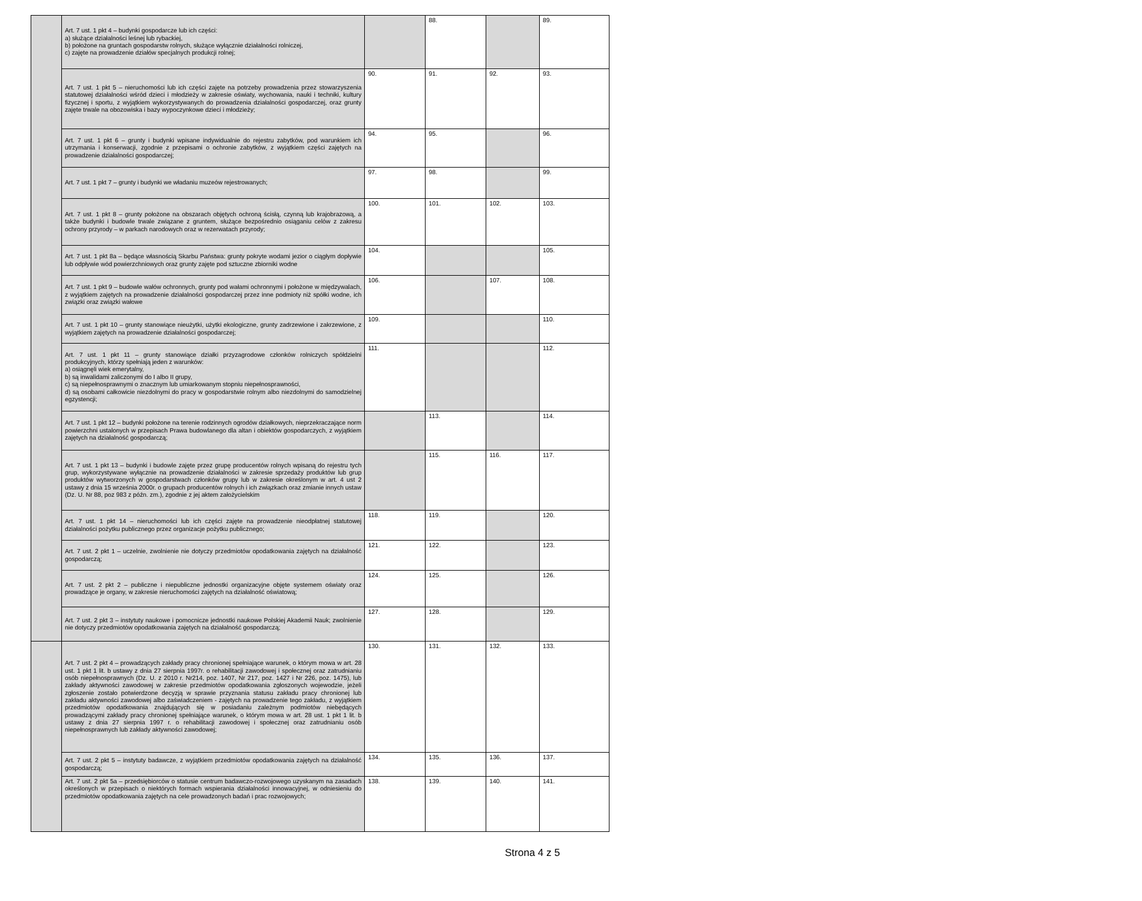| | Art. 7 ust. 1 pkt 4 – budynki gospodarcze lub ich części: a) służące działalności leśnej lub rybackiej, b) położone na gruntach gospodarstw rolnych, służące wyłącznie działalności rolniczej, c) zajęte na prowadzenie działów specjalnych produkcji rolnej; | | 88. | | 89. |
| | Art. 7 ust. 1 pkt 5 – nieruchomości lub ich części zajęte na potrzeby prowadzenia przez stowarzyszenia statutowej działalności wśród dzieci i młodzieży w zakresie oświaty, wychowania, nauki i techniki, kultury fizycznej i sportu, z wyjątkiem wykorzystywanych do prowadzenia działalności gospodarczej, oraz grunty zajęte trwale na obozowiska i bazy wypoczynkowe dzieci i młodzieży; | 90. | 91. | 92. | 93. |
| | Art. 7 ust. 1 pkt 6 – grunty i budynki wpisane indywidualnie do rejestru zabytków, pod warunkiem ich utrzymania i konserwacji, zgodnie z przepisami o ochronie zabytków, z wyjątkiem części zajętych na prowadzenie działalności gospodarczej; | 94. | 95. | | 96. |
| | Art. 7 ust. 1 pkt 7 – grunty i budynki we władaniu muzeów rejestrowanych; | 97. | 98. | | 99. |
| | Art. 7 ust. 1 pkt 8 – grunty położone na obszarach objętych ochroną ścisłą, czynną lub krajobrazową, a także budynki i budowle trwale związane z gruntem, służące bezpośrednio osiąganiu celów z zakresu ochrony przyrody – w parkach narodowych oraz w rezerwatach przyrody; | 100. | 101. | 102. | 103. |
| | Art. 7 ust. 1 pkt 8a – będące własnością Skarbu Państwa: grunty pokryte wodami jezior o ciągłym dopływie lub odpływie wód powierzchniowych oraz grunty zajęte pod sztuczne zbiorniki wodne | 104. | | | 105. |
| | Art. 7 ust. 1 pkt 9 – budowle wałów ochronnych, grunty pod wałami ochronnymi i położone w międzywalach, z wyjątkiem zajętych na prowadzenie działalności gospodarczej przez inne podmioty niż spółki wodne, ich związki oraz związki wałowe | 106. | | 107. | 108. |
| | Art. 7 ust. 1 pkt 10 – grunty stanowiące nieużytki, użytki ekologiczne, grunty zadrzewione i zakrzewione, z wyjątkiem zajętych na prowadzenie działalności gospodarczej; | 109. | | | 110. |
| | Art. 7 ust. 1 pkt 11 – grunty stanowiące działki przyzagrodowe członków rolniczych spółdzielni produkcyjnych, którzy spełniają jeden z warunków: a) osiągnęli wiek emerytalny, b) są inwalidami zaliczonymi do I albo II grupy, c) są niepełnosprawnymi o znacznym lub umiarkowanym stopniu niepełnosprawności, d) są osobami całkowicie niezdolnymi do pracy w gospodarstwie rolnym albo niezdolnymi do samodzielnej egzystencji; | 111. | | | 112. |
| | Art. 7 ust. 1 pkt 12 – budynki położone na terenie rodzinnych ogrodów działkowych, nieprzekraczające norm powierzchni ustalonych w przepisach Prawa budowlanego dla altan i obiektów gospodarczych, z wyjątkiem zajętych na działalność gospodarczą; | | 113. | | 114. |
| | Art. 7 ust. 1 pkt 13 – budynki i budowle zajęte przez grupę producentów rolnych wpisaną do rejestru tych grup, wykorzystywane wyłącznie na prowadzenie działalności w zakresie sprzedaży produktów lub grup produktów wytworzonych w gospodarstwach członków grupy lub w zakresie określonym w art. 4 ust 2 ustawy z dnia 15 września 2000r. o grupach producentów rolnych i ich związkach oraz zmianie innych ustaw (Dz. U. Nr 88, poz 983 z późn. zm.), zgodnie z jej aktem założycielskim | | 115. | 116. | 117. |
| | Art. 7 ust. 1 pkt 14 – nieruchomości lub ich części zajęte na prowadzenie nieodpłatnej statutowej działalności pożytku publicznego przez organizacje pożytku publicznego; | 118. | 119. | | 120. |
| | Art. 7 ust. 2 pkt 1 – uczelnie, zwolnienie nie dotyczy przedmiotów opodatkowania zajętych na działalność gospodarczą; | 121. | 122. | | 123. |
| | Art. 7 ust. 2 pkt 2 – publiczne i niepubliczne jednostki organizacyjne objęte systemem oświaty oraz prowadzące je organy, w zakresie nieruchomości zajętych na działalność oświatową; | 124. | 125. | | 126. |
| | Art. 7 ust. 2 pkt 3 – instytuty naukowe i pomocnicze jednostki naukowe Polskiej Akademii Nauk; zwolnienie nie dotyczy przedmiotów opodatkowania zajętych na działalność gospodarczą; | 127. | 128. | | 129. |
| | Art. 7 ust. 2 pkt 4 – prowadzących zakłady pracy chronionej spełniające warunek, o którym mowa w art. 28 ust. 1 pkt 1 lit. b ustawy z dnia 27 sierpnia 1997r. o rehabilitacji zawodowej i społecznej oraz zatrudnianiu osób niepełnosprawnych (Dz. U. z 2010 r. Nr214, poz. 1407, Nr 217, poz. 1427 i Nr 226, poz. 1475), lub zakłady aktywności zawodowej w zakresie przedmiotów opodatkowania zgłoszonych wojewodzie, jeżeli zgłoszenie zostało potwierdzone decyzją w sprawie przyznania statusu zakładu pracy chronionej lub zakładu aktywności zawodowej albo zaświadczeniem - zajętych na prowadzenie tego zakładu, z wyjątkiem przedmiotów opodatkowania znajdujących się w posiadaniu zależnym podmiotów niebędących prowadzącymi zakłady pracy chronionej spełniające warunek, o którym mowa w art. 28 ust. 1 pkt 1 lit. b ustawy z dnia 27 sierpnia 1997 r. o rehabilitacji zawodowej i społecznej oraz zatrudnianiu osób niepełnosprawnych lub zakłady aktywności zawodowej; | 130. | 131. | 132. | 133. |
| | Art. 7 ust. 2 pkt 5 – instytuty badawcze, z wyjątkiem przedmiotów opodatkowania zajętych na działalność gospodarczą; | 134. | 135. | 136. | 137. |
| | Art. 7 ust. 2 pkt 5a – przedsiębiorców o statusie centrum badawczo-rozwojowego uzyskanym na zasadach określonych w przepisach o niektórych formach wspierania działalności innowacyjnej, w odniesieniu do przedmiotów opodatkowania zajętych na cele prowadzonych badań i prac rozwojowych; | 138. | 139. | 140. | 141. |
Strona 4 z 5